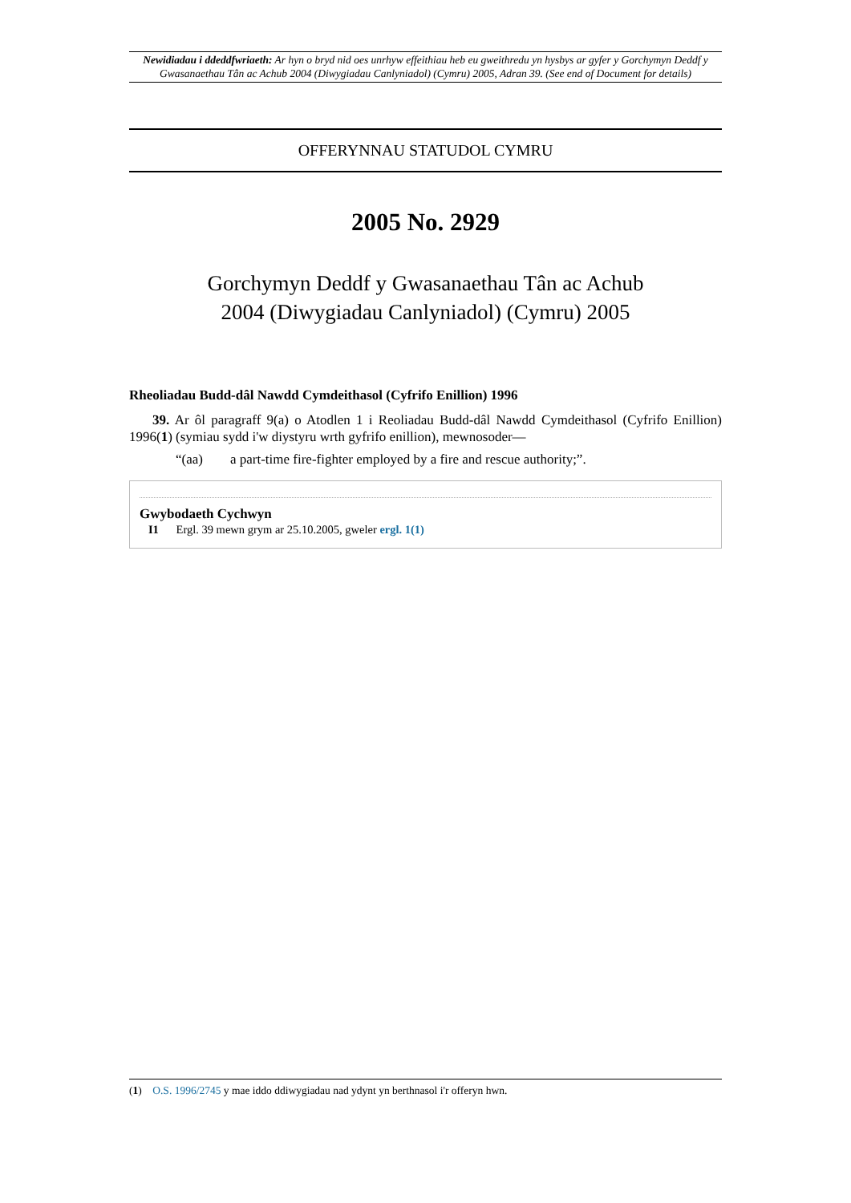Newidiadau i ddeddfwriaeth: Ar hyn o bryd nid oes unrhyw effeithiau heb eu gweithredu yn hysbys ar gyfer y Gorchymyn Deddf y Gwasanaethau Tân ac Achub 2004 (Diwygiadau Canlyniadol) (Cymru) 2005, Adran 39. (See end of Document for details)
OFFERYNNAU STATUDOL CYMRU
2005 No. 2929
Gorchymyn Deddf y Gwasanaethau Tân ac Achub
2004 (Diwygiadau Canlyniadol) (Cymru) 2005
Rheoliadau Budd-dâl Nawdd Cymdeithasol (Cyfrifo Enillion) 1996
39. Ar ôl paragraff 9(a) o Atodlen 1 i Reoliadau Budd-dâl Nawdd Cymdeithasol (Cyfrifo Enillion) 1996(1) (symiau sydd i'w diystyru wrth gyfrifo enillion), mewnosoder—
“(aa) a part-time fire-fighter employed by a fire and rescue authority;”.
Gwybodaeth Cychwyn
I1 Ergl. 39 mewn grym ar 25.10.2005, gweler ergl. 1(1)
(1) O.S. 1996/2745 y mae iddo ddiwygiadau nad ydynt yn berthnasol i'r offeryn hwn.